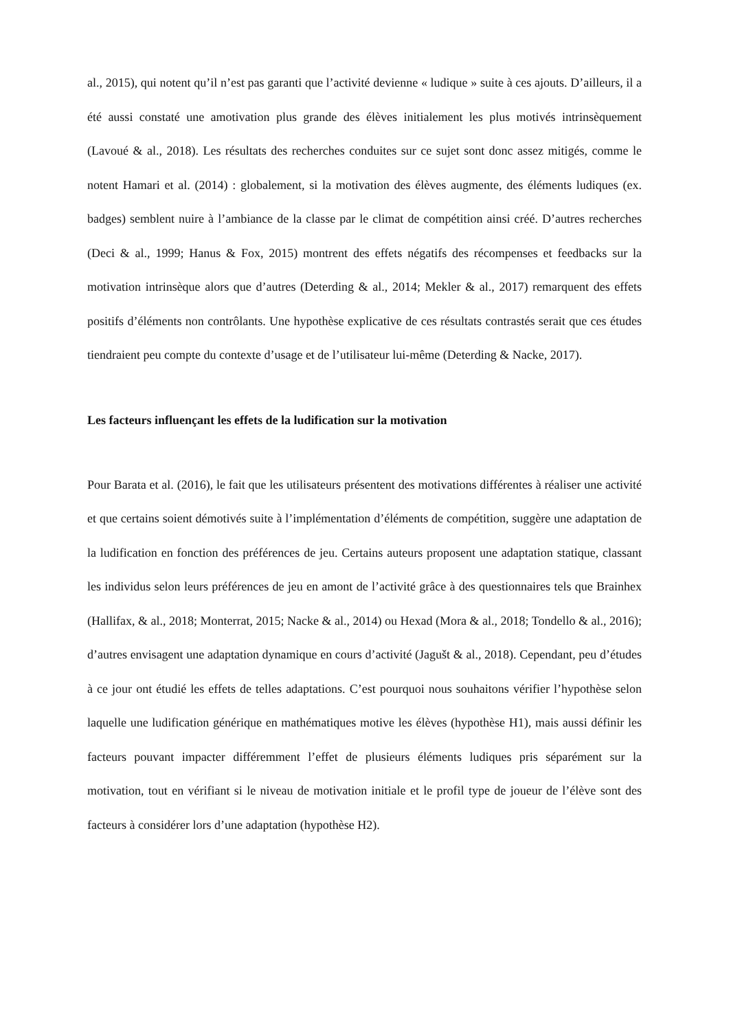al., 2015), qui notent qu’il n’est pas garanti que l’activité devienne « ludique » suite à ces ajouts. D’ailleurs, il a été aussi constaté une amotivation plus grande des élèves initialement les plus motivés intrinsèquement (Lavoué & al., 2018). Les résultats des recherches conduites sur ce sujet sont donc assez mitigés, comme le notent Hamari et al. (2014) : globalement, si la motivation des élèves augmente, des éléments ludiques (ex. badges) semblent nuire à l’ambiance de la classe par le climat de compétition ainsi créé. D’autres recherches (Deci & al., 1999; Hanus & Fox, 2015) montrent des effets négatifs des récompenses et feedbacks sur la motivation intrinsèque alors que d’autres (Deterding & al., 2014; Mekler & al., 2017) remarquent des effets positifs d’éléments non contrôlants. Une hypothèse explicative de ces résultats contrastés serait que ces études tiendraient peu compte du contexte d’usage et de l’utilisateur lui-même (Deterding & Nacke, 2017).
Les facteurs influençant les effets de la ludification sur la motivation
Pour Barata et al. (2016), le fait que les utilisateurs présentent des motivations différentes à réaliser une activité et que certains soient démotivés suite à l’implémentation d’éléments de compétition, suggère une adaptation de la ludification en fonction des préférences de jeu. Certains auteurs proposent une adaptation statique, classant les individus selon leurs préférences de jeu en amont de l’activité grâce à des questionnaires tels que Brainhex (Hallifax, & al., 2018; Monterrat, 2015; Nacke & al., 2014) ou Hexad (Mora & al., 2018; Tondello & al., 2016); d’autres envisagent une adaptation dynamique en cours d’activité (Jagušt & al., 2018). Cependant, peu d’études à ce jour ont étudié les effets de telles adaptations. C’est pourquoi nous souhaitons vérifier l’hypothèse selon laquelle une ludification générique en mathématiques motive les élèves (hypothèse H1), mais aussi définir les facteurs pouvant impacter différemment l’effet de plusieurs éléments ludiques pris séparément sur la motivation, tout en vérifiant si le niveau de motivation initiale et le profil type de joueur de l’élève sont des facteurs à considérer lors d’une adaptation (hypothèse H2).